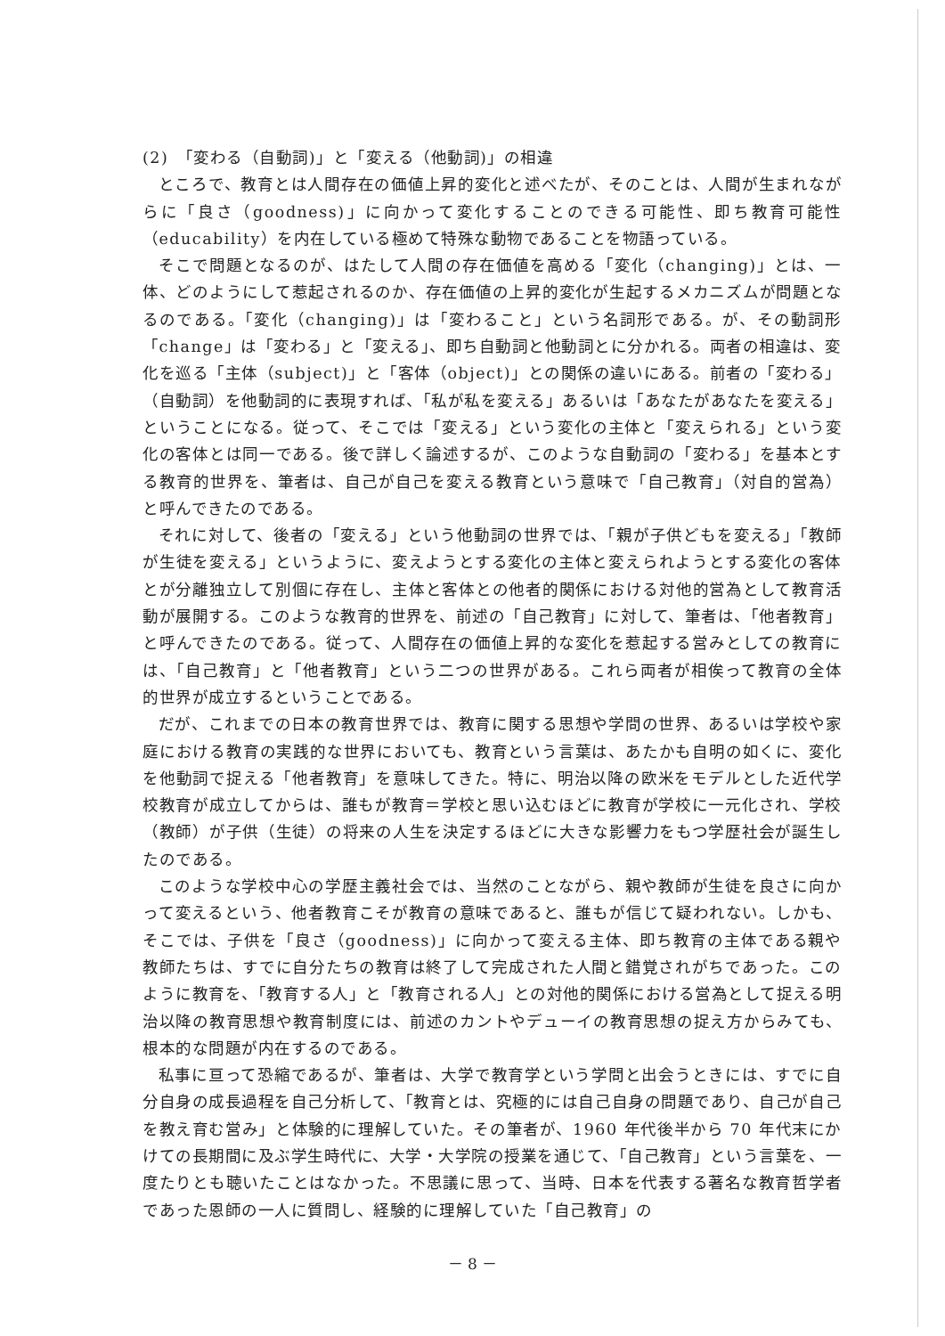(2)　「変わる（自動詞)」と「変える（他動詞)」の相違
ところで、教育とは人間存在の価値上昇的変化と述べたが、そのことは、人間が生まれながらに「良さ（goodness)」に向かって変化することのできる可能性、即ち教育可能性（educability）を内在している極めて特殊な動物であることを物語っている。
そこで問題となるのが、はたして人間の存在価値を高める「変化（changing)」とは、一体、どのようにして惹起されるのか、存在価値の上昇的変化が生起するメカニズムが問題となるのである。「変化（changing)」は「変わること」という名詞形である。が、その動詞形「change」は「変わる」と「変える」、即ち自動詞と他動詞とに分かれる。両者の相違は、変化を巡る「主体（subject)」と「客体（object)」との関係の違いにある。前者の「変わる」（自動詞）を他動詞的に表現すれば、「私が私を変える」あるいは「あなたがあなたを変える」ということになる。従って、そこでは「変える」という変化の主体と「変えられる」という変化の客体とは同一である。後で詳しく論述するが、このような自動詞の「変わる」を基本とする教育的世界を、筆者は、自己が自己を変える教育という意味で「自己教育」（対自的営為）と呼んできたのである。
それに対して、後者の「変える」という他動詞の世界では、「親が子供どもを変える」「教師が生徒を変える」というように、変えようとする変化の主体と変えられようとする変化の客体とが分離独立して別個に存在し、主体と客体との他者的関係における対他的営為として教育活動が展開する。このような教育的世界を、前述の「自己教育」に対して、筆者は、「他者教育」と呼んできたのである。従って、人間存在の価値上昇的な変化を惹起する営みとしての教育には、「自己教育」と「他者教育」という二つの世界がある。これら両者が相俟って教育の全体的世界が成立するということである。
だが、これまでの日本の教育世界では、教育に関する思想や学問の世界、あるいは学校や家庭における教育の実践的な世界においても、教育という言葉は、あたかも自明の如くに、変化を他動詞で捉える「他者教育」を意味してきた。特に、明治以降の欧米をモデルとした近代学校教育が成立してからは、誰もが教育＝学校と思い込むほどに教育が学校に一元化され、学校（教師）が子供（生徒）の将来の人生を決定するほどに大きな影響力をもつ学歴社会が誕生したのである。
このような学校中心の学歴主義社会では、当然のことながら、親や教師が生徒を良さに向かって変えるという、他者教育こそが教育の意味であると、誰もが信じて疑われない。しかも、そこでは、子供を「良さ（goodness)」に向かって変える主体、即ち教育の主体である親や教師たちは、すでに自分たちの教育は終了して完成された人間と錯覚されがちであった。このように教育を、「教育する人」と「教育される人」との対他的関係における営為として捉える明治以降の教育思想や教育制度には、前述のカントやデューイの教育思想の捉え方からみても、根本的な問題が内在するのである。
私事に亘って恐縮であるが、筆者は、大学で教育学という学問と出会うときには、すでに自分自身の成長過程を自己分析して、「教育とは、究極的には自己自身の問題であり、自己が自己を教え育む営み」と体験的に理解していた。その筆者が、1960 年代後半から 70 年代末にかけての長期間に及ぶ学生時代に、大学・大学院の授業を通じて、「自己教育」という言葉を、一度たりとも聴いたことはなかった。不思議に思って、当時、日本を代表する著名な教育哲学者であった恩師の一人に質問し、経験的に理解していた「自己教育」の
－ 8 －